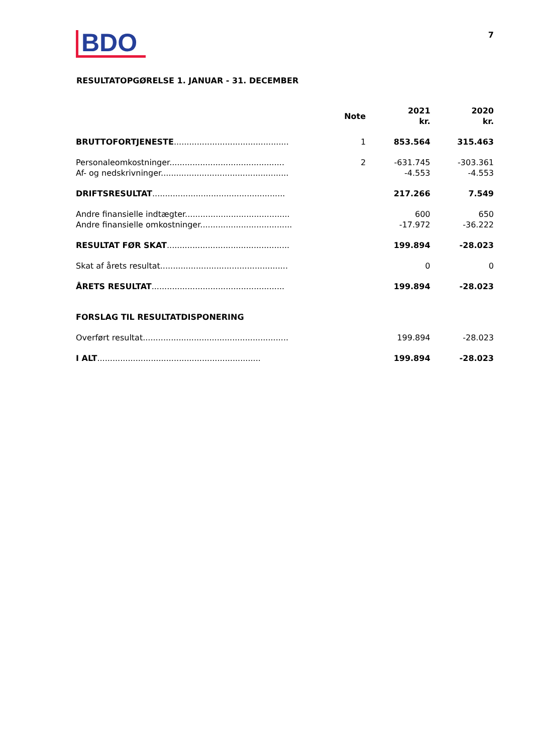BDO
7
RESULTATOPGØRELSE 1. JANUAR - 31. DECEMBER
| | Note | 2021 kr. | 2020 kr. |
| --- | --- | --- | --- |
| BRUTTOFORTJENESTE ............................................. | 1 | 853.564 | 315.463 |
| Personaleomkostninger............................................. | 2 | -631.745 | -303.361 |
| Af- og nedskrivninger.................................................. | | -4.553 | -4.553 |
| DRIFTSRESULTAT .................................................... | | 217.266 | 7.549 |
| Andre finansielle indtægter......................................... | | 600 | 650 |
| Andre finansielle omkostninger.................................... | | -17.972 | -36.222 |
| RESULTAT FØR SKAT ................................................ | | 199.894 | -28.023 |
| Skat af årets resultat.................................................. | | 0 | 0 |
| ÅRETS RESULTAT .................................................... | | 199.894 | -28.023 |
| FORSLAG TIL RESULTATDISPONERING | | | |
| Overført resultat......................................................... | | 199.894 | -28.023 |
| I ALT ................................................................ | | 199.894 | -28.023 |